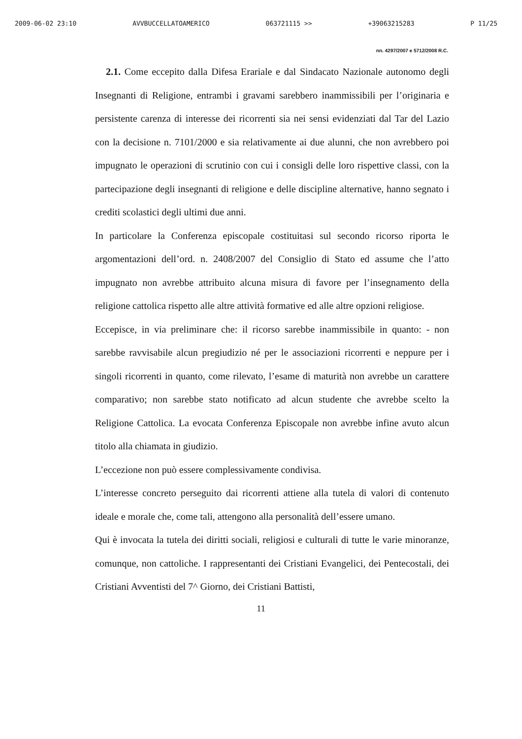2009-06-02 23:10 AVVBUCCELLATOAMERICO 063721115 >> +39063215283 P 11/25
nn. 4297/2007 e 5712/2008 R.C.
2.1. Come eccepito dalla Difesa Erariale e dal Sindacato Nazionale autonomo degli Insegnanti di Religione, entrambi i gravami sarebbero inammissibili per l’originaria e persistente carenza di interesse dei ricorrenti sia nei sensi evidenziati dal Tar del Lazio con la decisione n. 7101/2000 e sia relativamente ai due alunni, che non avrebbero poi impugnato le operazioni di scrutinio con cui i consigli delle loro rispettive classi, con la partecipazione degli insegnanti di religione e delle discipline alternative, hanno segnato i crediti scolastici degli ultimi due anni.
In particolare la Conferenza episcopale costituitasi sul secondo ricorso riporta le argomentazioni dell’ord. n. 2408/2007 del Consiglio di Stato ed assume che l’atto impugnato non avrebbe attribuito alcuna misura di favore per l’insegnamento della religione cattolica rispetto alle altre attività formative ed alle altre opzioni religiose.
Eccepisce, in via preliminare che: il ricorso sarebbe inammissibile in quanto: - non sarebbe ravvisabile alcun pregiudizio né per le associazioni ricorrenti e neppure per i singoli ricorrenti in quanto, come rilevato, l’esame di maturità non avrebbe un carattere comparativo; non sarebbe stato notificato ad alcun studente che avrebbe scelto la Religione Cattolica. La evocata Conferenza Episcopale non avrebbe infine avuto alcun titolo alla chiamata in giudizio.
L’eccezione non può essere complessivamente condivisa.
L’interesse concreto perseguito dai ricorrenti attiene alla tutela di valori di contenuto ideale e morale che, come tali, attengono alla personalità dell’essere umano.
Qui è invocata la tutela dei diritti sociali, religiosi e culturali di tutte le varie minoranze, comunque, non cattoliche. I rappresentanti dei Cristiani Evangelici, dei Pentecostali, dei Cristiani Avventisti del 7^ Giorno, dei Cristiani Battisti,
11